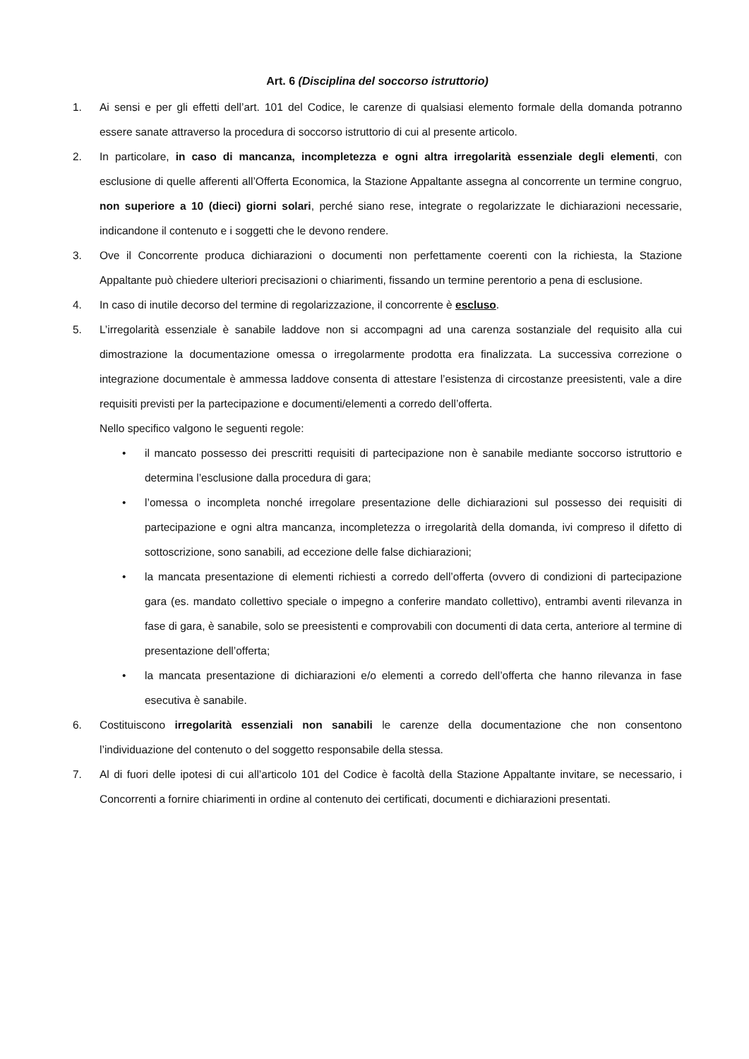Art. 6 (Disciplina del soccorso istruttorio)
1. Ai sensi e per gli effetti dell’art. 101 del Codice, le carenze di qualsiasi elemento formale della domanda potranno essere sanate attraverso la procedura di soccorso istruttorio di cui al presente articolo.
2. In particolare, in caso di mancanza, incompletezza e ogni altra irregolarità essenziale degli elementi, con esclusione di quelle afferenti all’Offerta Economica, la Stazione Appaltante assegna al concorrente un termine congruo, non superiore a 10 (dieci) giorni solari, perché siano rese, integrate o regolarizzate le dichiarazioni necessarie, indicandone il contenuto e i soggetti che le devono rendere.
3. Ove il Concorrente produca dichiarazioni o documenti non perfettamente coerenti con la richiesta, la Stazione Appaltante può chiedere ulteriori precisazioni o chiarimenti, fissando un termine perentorio a pena di esclusione.
4. In caso di inutile decorso del termine di regolarizzazione, il concorrente è escluso.
5. L’irregolarità essenziale è sanabile laddove non si accompagni ad una carenza sostanziale del requisito alla cui dimostrazione la documentazione omessa o irregolarmente prodotta era finalizzata. La successiva correzione o integrazione documentale è ammessa laddove consenta di attestare l’esistenza di circostanze preesistenti, vale a dire requisiti previsti per la partecipazione e documenti/elementi a corredo dell’offerta.
Nello specifico valgono le seguenti regole:
• il mancato possesso dei prescritti requisiti di partecipazione non è sanabile mediante soccorso istruttorio e determina l’esclusione dalla procedura di gara;
• l’omessa o incompleta nonché irregolare presentazione delle dichiarazioni sul possesso dei requisiti di partecipazione e ogni altra mancanza, incompletezza o irregolarità della domanda, ivi compreso il difetto di sottoscrizione, sono sanabili, ad eccezione delle false dichiarazioni;
• la mancata presentazione di elementi richiesti a corredo dell’offerta (ovvero di condizioni di partecipazione gara (es. mandato collettivo speciale o impegno a conferire mandato collettivo), entrambi aventi rilevanza in fase di gara, è sanabile, solo se preesistenti e comprovabili con documenti di data certa, anteriore al termine di presentazione dell’offerta;
• la mancata presentazione di dichiarazioni e/o elementi a corredo dell’offerta che hanno rilevanza in fase esecutiva è sanabile.
6. Costituiscono irregolarità essenziali non sanabili le carenze della documentazione che non consentono l’individuazione del contenuto o del soggetto responsabile della stessa.
7. Al di fuori delle ipotesi di cui all’articolo 101 del Codice è facoltà della Stazione Appaltante invitare, se necessario, i Concorrenti a fornire chiarimenti in ordine al contenuto dei certificati, documenti e dichiarazioni presentati.